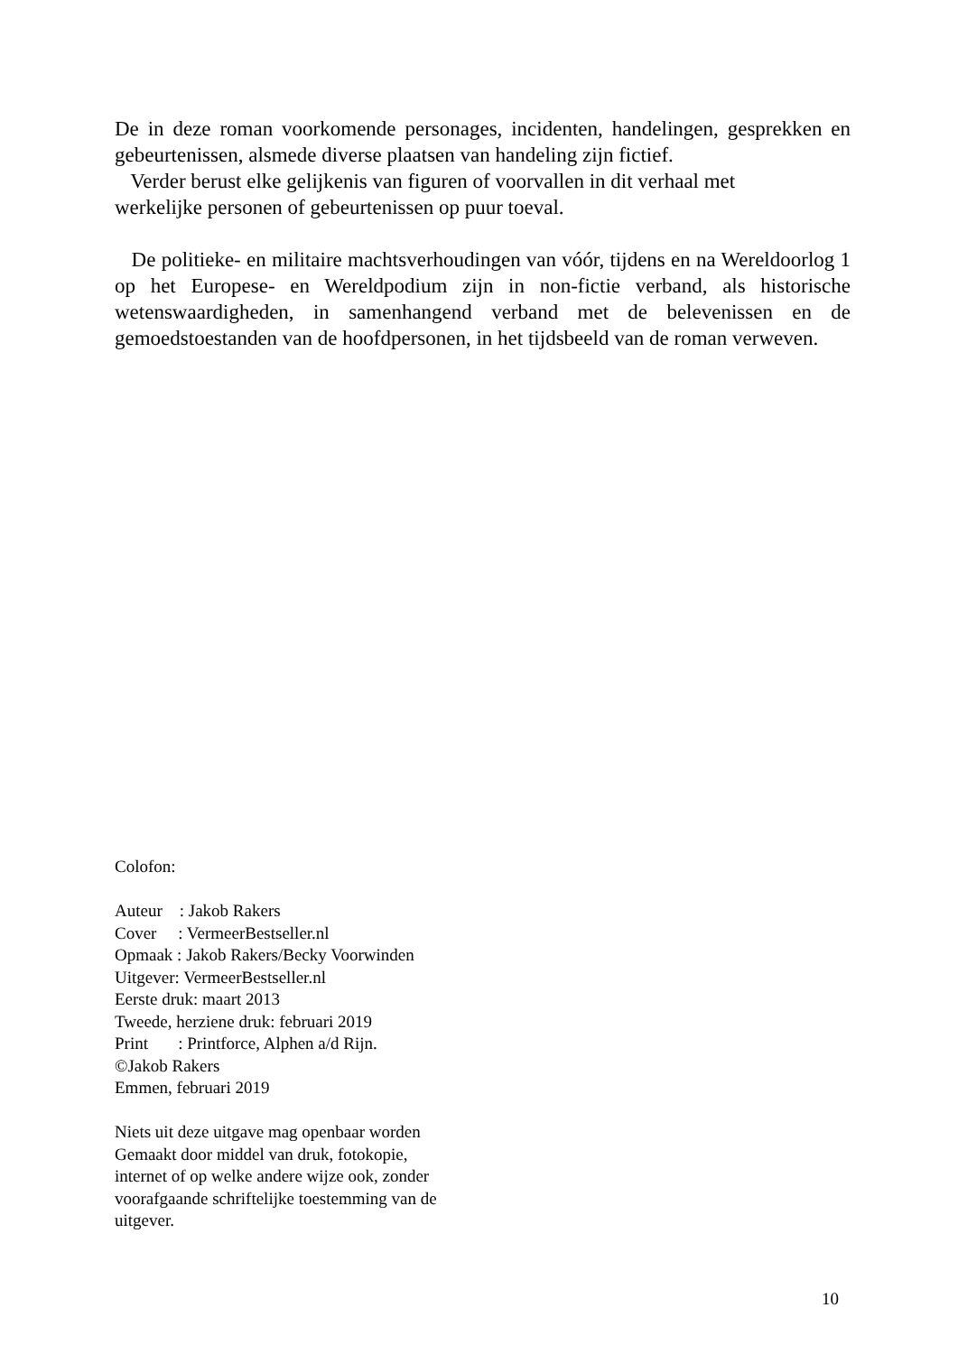De in deze roman voorkomende personages, incidenten, handelingen, gesprekken en gebeurtenissen, alsmede diverse plaatsen van handeling zijn fictief.
Verder berust elke gelijkenis van figuren of voorvallen in dit verhaal met
werkelijke personen of gebeurtenissen op puur toeval.
De politieke- en militaire machtsverhoudingen van vóór, tijdens en na Wereldoorlog 1 op het Europese- en Wereldpodium zijn in non-fictie verband, als historische wetenswaardigheden, in samenhangend verband met de belevenissen en de gemoedstoestanden van de hoofdpersonen, in het tijdsbeeld van de roman verweven.
Colofon:
Auteur : Jakob Rakers
Cover : VermeerBestseller.nl
Opmaak : Jakob Rakers/Becky Voorwinden
Uitgever: VermeerBestseller.nl
Eerste druk: maart 2013
Tweede, herziene druk: februari 2019
Print : Printforce, Alphen a/d Rijn.
©Jakob Rakers
Emmen, februari 2019
Niets uit deze uitgave mag openbaar worden
Gemaakt door middel van druk, fotokopie,
internet of op welke andere wijze ook, zonder
voorafgaande schriftelijke toestemming van de
uitgever.
10